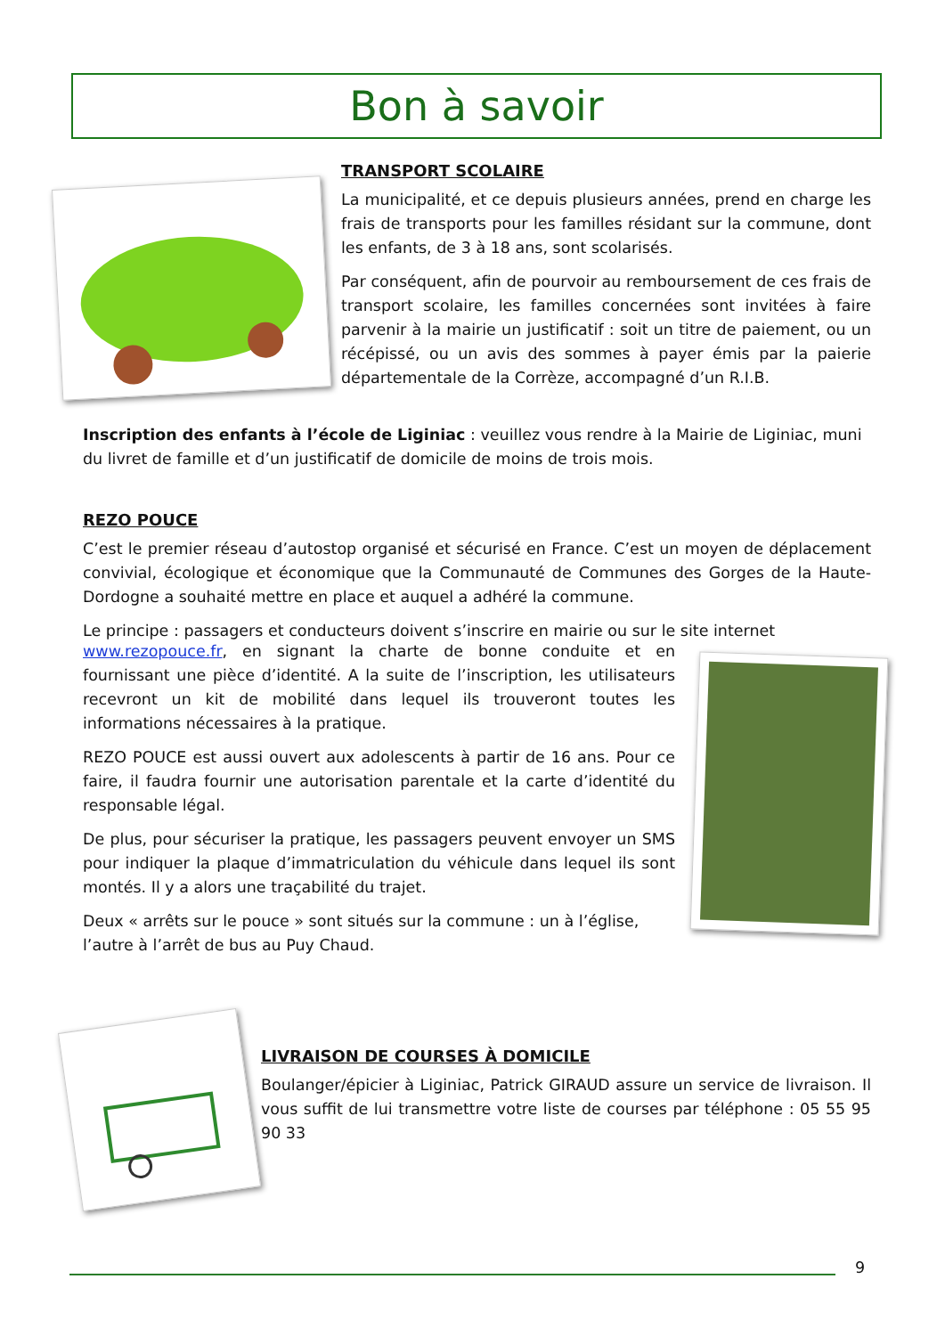Bon à savoir
TRANSPORT SCOLAIRE
La municipalité, et ce depuis plusieurs années, prend en charge les frais de transports pour les familles résidant sur la commune, dont les enfants, de 3 à 18 ans, sont scolarisés.
Par conséquent, afin de pourvoir au remboursement de ces frais de transport scolaire, les familles concernées sont invitées à faire parvenir à la mairie un justificatif : soit un titre de paiement, ou un récépissé, ou un avis des sommes à payer émis par la paierie départementale de la Corrèze, accompagné d’un R.I.B.
Inscription des enfants à l’école de Liginiac : veuillez vous rendre à la Mairie de Liginiac, muni du livret de famille et d’un justificatif de domicile de moins de trois mois.
REZO POUCE
C’est le premier réseau d’autostop organisé et sécurisé en France. C’est un moyen de déplacement convivial, écologique et économique que la Communauté de Communes des Gorges de la Haute- Dordogne a souhaité mettre en place et auquel a adhéré la commune.
Le principe : passagers et conducteurs doivent s’inscrire en mairie ou sur le site internet
www.rezopouce.fr, en signant la charte de bonne conduite et en fournissant une pièce d’identité. A la suite de l’inscription, les utilisateurs recevront un kit de mobilité dans lequel ils trouveront toutes les informations nécessaires à la pratique.
REZO POUCE est aussi ouvert aux adolescents à partir de 16 ans. Pour ce faire, il faudra fournir une autorisation parentale et la carte d’identité du responsable légal.
De plus, pour sécuriser la pratique, les passagers peuvent envoyer un SMS pour indiquer la plaque d’immatriculation du véhicule dans lequel ils sont montés. Il y a alors une traçabilité du trajet.
Deux « arrêts sur le pouce » sont situés sur la commune : un à l’église, l’autre à l’arrêt de bus au Puy Chaud.
LIVRAISON DE COURSES À DOMICILE
Boulanger/épicier à Liginiac, Patrick GIRAUD assure un service de livraison. Il vous suffit de lui transmettre votre liste de courses par téléphone : 05 55 95 90 33
9